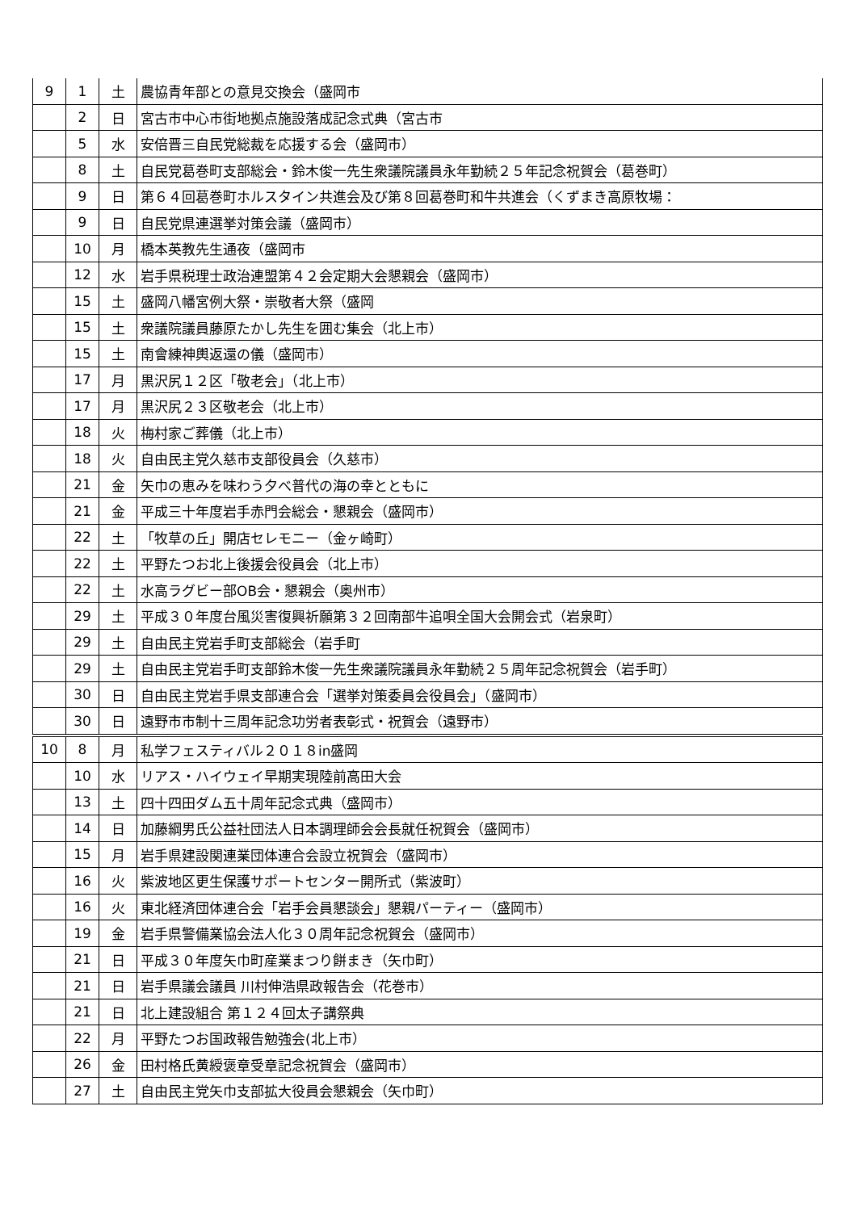| 9 | 1 | 土 | 農協青年部との意見交換会（盛岡市 |
| | 2 | 日 | 宮古市中心市街地拠点施設落成記念式典（宮古市 |
| | 5 | 水 | 安倍晋三自民党総裁を応援する会（盛岡市） |
| | 8 | 土 | 自民党葛巻町支部総会・鈴木俊一先生衆議院議員永年勤続２５年記念祝賀会（葛巻町） |
| | 9 | 日 | 第６４回葛巻町ホルスタイン共進会及び第８回葛巻町和牛共進会（くずまき高原牧場： |
| | 9 | 日 | 自民党県連選挙対策会議（盛岡市） |
| | 10 | 月 | 橋本英教先生通夜（盛岡市 |
| | 12 | 水 | 岩手県税理士政治連盟第４２会定期大会懇親会（盛岡市） |
| | 15 | 土 | 盛岡八幡宮例大祭・崇敬者大祭（盛岡 |
| | 15 | 土 | 衆議院議員藤原たかし先生を囲む集会（北上市） |
| | 15 | 土 | 南會練神輿返還の儀（盛岡市） |
| | 17 | 月 | 黒沢尻１２区「敬老会」（北上市） |
| | 17 | 月 | 黒沢尻２３区敬老会（北上市） |
| | 18 | 火 | 梅村家ご葬儀（北上市） |
| | 18 | 火 | 自由民主党久慈市支部役員会（久慈市） |
| | 21 | 金 | 矢巾の恵みを味わう夕べ普代の海の幸とともに |
| | 21 | 金 | 平成三十年度岩手赤門会総会・懇親会（盛岡市） |
| | 22 | 土 | 「牧草の丘」開店セレモニー（金ヶ崎町） |
| | 22 | 土 | 平野たつお北上後援会役員会（北上市） |
| | 22 | 土 | 水高ラグビー部OB会・懇親会（奥州市） |
| | 29 | 土 | 平成３０年度台風災害復興祈願第３２回南部牛追唄全国大会開会式（岩泉町） |
| | 29 | 土 | 自由民主党岩手町支部総会（岩手町 |
| | 29 | 土 | 自由民主党岩手町支部鈴木俊一先生衆議院議員永年勤続２５周年記念祝賀会（岩手町） |
| | 30 | 日 | 自由民主党岩手県支部連合会「選挙対策委員会役員会」（盛岡市） |
| | 30 | 日 | 遠野市市制十三周年記念功労者表彰式・祝賀会（遠野市） |
| 10 | 8 | 月 | 私学フェスティバル２０１８in盛岡 |
| | 10 | 水 | リアス・ハイウェイ早期実現陸前高田大会 |
| | 13 | 土 | 四十四田ダム五十周年記念式典（盛岡市） |
| | 14 | 日 | 加藤綱男氏公益社団法人日本調理師会会長就任祝賀会（盛岡市） |
| | 15 | 月 | 岩手県建設関連業団体連合会設立祝賀会（盛岡市） |
| | 16 | 火 | 紫波地区更生保護サポートセンター開所式（紫波町） |
| | 16 | 火 | 東北経済団体連合会「岩手会員懇談会」懇親パーティー（盛岡市） |
| | 19 | 金 | 岩手県警備業協会法人化３０周年記念祝賀会（盛岡市） |
| | 21 | 日 | 平成３０年度矢巾町産業まつり餅まき（矢巾町） |
| | 21 | 日 | 岩手県議会議員 川村伸浩県政報告会（花巻市） |
| | 21 | 日 | 北上建設組合 第１２４回太子講祭典 |
| | 22 | 月 | 平野たつお国政報告勉強会(北上市） |
| | 26 | 金 | 田村格氏黄綬褒章受章記念祝賀会（盛岡市） |
| | 27 | 土 | 自由民主党矢巾支部拡大役員会懇親会（矢巾町） |